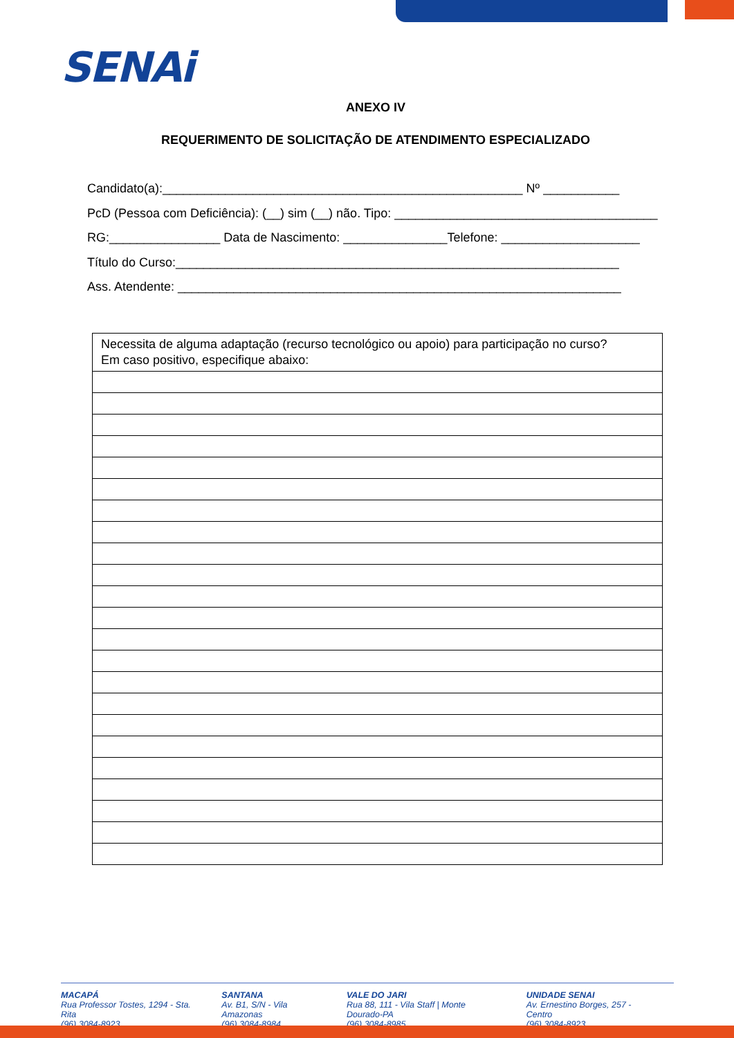SENAi
ANEXO IV
REQUERIMENTO DE SOLICITAÇÃO DE ATENDIMENTO ESPECIALIZADO
Candidato(a):____________________________________________________ Nº ___________
PcD (Pessoa com Deficiência): (__) sim (__) não. Tipo: ______________________________________
RG:________________ Data de Nascimento: _______________Telefone: ____________________
Título do Curso:________________________________________________________________
Ass. Atendente: ________________________________________________________________
| Necessita de alguma adaptação (recurso tecnológico ou apoio) para participação no curso? Em caso positivo, especifique abaixo: |
MACAPÁ
Rua Professor Tostes, 1294 - Sta. Rita
(96) 3084-8923
SANTANA
Av. B1, S/N - Vila Amazonas
(96) 3084-8984
VALE DO JARI
Rua 88, 111 - Vila Staff | Monte Dourado-PA
(96) 3084-8985
UNIDADE SENAI
Av. Ernestino Borges, 257 - Centro
(96) 3084-8923